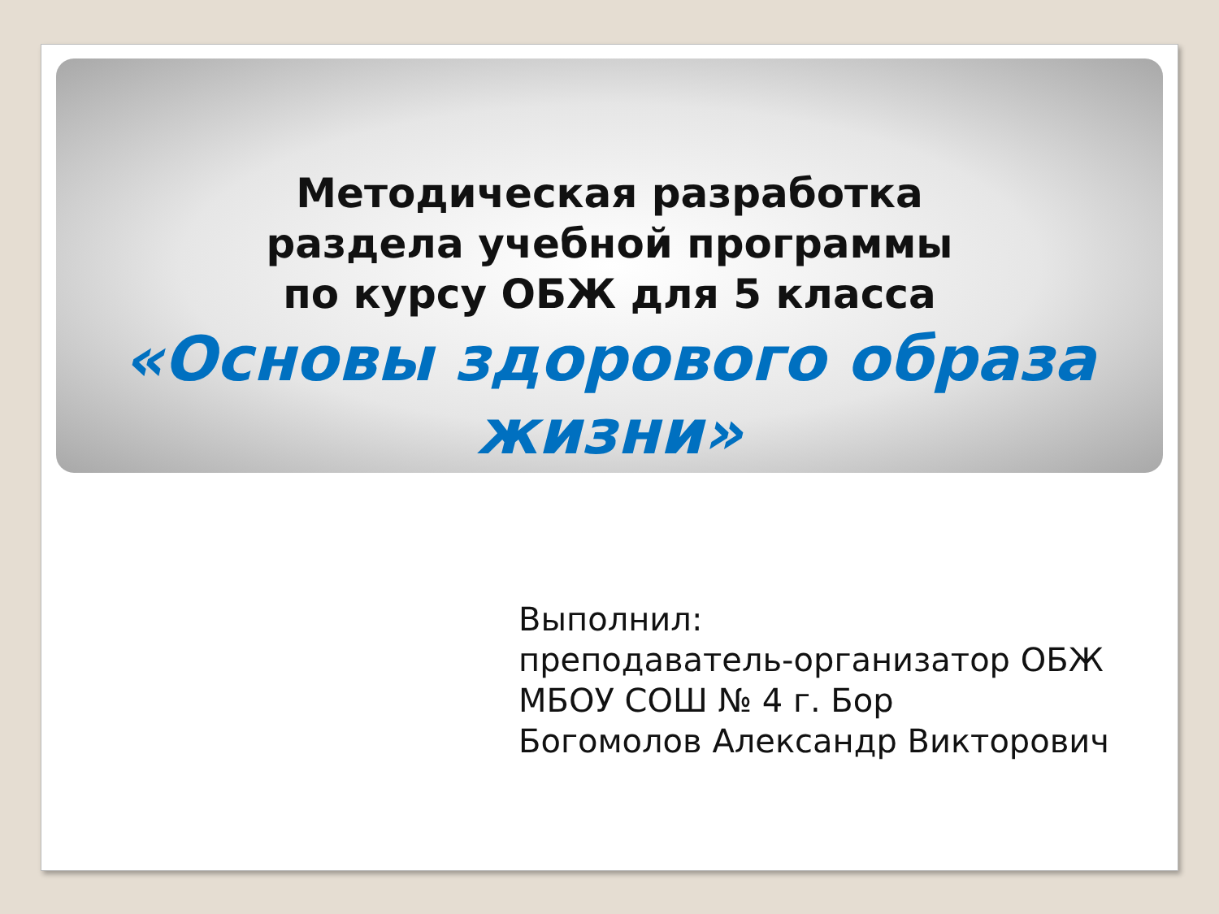Методическая разработка
раздела учебной программы
по курсу ОБЖ для 5 класса
«Основы здорового образа
жизни»
Выполнил:
преподаватель-организатор ОБЖ
МБОУ СОШ № 4 г. Бор
Богомолов Александр Викторович